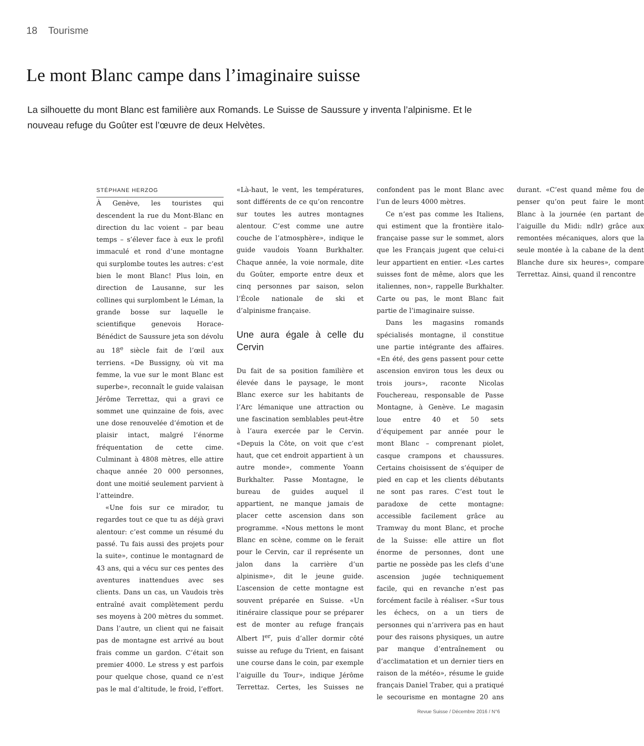18 Tourisme
Le mont Blanc campe dans l’imaginaire suisse
La silhouette du mont Blanc est familière aux Romands. Le Suisse de Saussure y inventa l’alpinisme. Et le nouveau refuge du Goûter est l’œuvre de deux Helvètes.
STÉPHANE HERZOG
À Genève, les touristes qui descendent la rue du Mont-Blanc en direction du lac voient – par beau temps – s’élever face à eux le profil immaculé et rond d’une montagne qui surplombe toutes les autres: c’est bien le mont Blanc! Plus loin, en direction de Lausanne, sur les collines qui surplombent le Léman, la grande bosse sur laquelle le scientifique genevois Horace-Bénédict de Saussure jeta son dévolu au 18<sup>e</sup> siècle fait de l’œil aux terriens. «De Bussigny, où vit ma femme, la vue sur le mont Blanc est superbe», reconnaît le guide valaisan Jérôme Terrettaz, qui a gravi ce sommet une quinzaine de fois, avec une dose renouvelée d’émotion et de plaisir intact, malgré l’énorme fréquentation de cette cime. Culminant à 4808 mètres, elle attire chaque année 20 000 personnes, dont une moitié seulement parvient à l’atteindre.
«Une fois sur ce mirador, tu regardes tout ce que tu as déjà gravi alentour: c’est comme un résumé du passé. Tu fais aussi des projets pour la suite», continue le montagnard de 43 ans, qui a vécu sur ces pentes des aventures inattendues avec ses clients. Dans un cas, un Vaudois très entraîné avait complètement perdu ses moyens à 200 mètres du sommet. Dans l’autre, un client qui ne faisait pas de montagne est arrivé au bout frais comme un gardon. C’était son premier 4000. Le stress y est parfois pour quelque chose, quand ce n’est pas le mal d’altitude, le froid, l’effort. «Là-haut, le vent, les températures, sont différents de ce qu’on rencontre sur toutes les autres montagnes alentour. C’est comme une autre couche de l’atmosphère», indique le guide vaudois Yoann Burkhalter. Chaque année, la voie normale, dite du Goûter, emporte entre deux et cinq personnes par saison, selon l’École nationale de ski et d’alpinisme française.
Une aura égale à celle du Cervin
Du fait de sa position familière et élevée dans le paysage, le mont Blanc exerce sur les habitants de l’Arc lémanique une attraction ou une fascination semblables peut-être à l’aura exercée par le Cervin. «Depuis la Côte, on voit que c’est haut, que cet endroit appartient à un autre monde», commente Yoann Burkhalter. Passe Montagne, le bureau de guides auquel il appartient, ne manque jamais de placer cette ascension dans son programme. «Nous mettons le mont Blanc en scène, comme on le ferait pour le Cervin, car il représente un jalon dans la carrière d’un alpinisme», dit le jeune guide. L’ascension de cette montagne est souvent préparée en Suisse. «Un itinéraire classique pour se préparer est de monter au refuge français Albert I<sup>er</sup>, puis d’aller dormir côté suisse au refuge du Trient, en faisant une course dans le coin, par exemple l’aiguille du Tour», indique Jérôme Terrettaz. Certes, les Suisses ne confondent pas le mont Blanc avec l’un de leurs 4000 mètres.
Ce n’est pas comme les Italiens, qui estiment que la frontière italo-française passe sur le sommet, alors que les Français jugent que celui-ci leur appartient en entier. «Les cartes suisses font de même, alors que les italiennes, non», rappelle Burkhalter. Carte ou pas, le mont Blanc fait partie de l’imaginaire suisse.
Dans les magasins romands spécialisés montagne, il constitue une partie intégrante des affaires. «En été, des gens passent pour cette ascension environ tous les deux ou trois jours», raconte Nicolas Fouchereau, responsable de Passe Montagne, à Genève. Le magasin loue entre 40 et 50 sets d’équipement par année pour le mont Blanc – comprenant piolet, casque crampons et chaussures. Certains choisissent de s’équiper de pied en cap et les clients débutants ne sont pas rares. C’est tout le paradoxe de cette montagne: accessible facilement grâce au Tramway du mont Blanc, et proche de la Suisse: elle attire un flot énorme de personnes, dont une partie ne possède pas les clefs d’une ascension jugée techniquement facile, qui en revanche n’est pas forcément facile à réaliser. «Sur tous les échecs, on a un tiers de personnes qui n’arrivera pas en haut pour des raisons physiques, un autre par manque d’entraînement ou d’acclimatation et un dernier tiers en raison de la météo», résume le guide français Daniel Traber, qui a pratiqué le secourisme en montagne 20 ans durant. «C’est quand même fou de penser qu’on peut faire le mont Blanc à la journée (en partant de l’aiguille du Midi: ndlr) grâce aux remontées mécaniques, alors que la seule montée à la cabane de la dent Blanche dure six heures», compare Terrettaz. Ainsi, quand il rencontre
Revue Suisse / Décembre 2016 / N°6